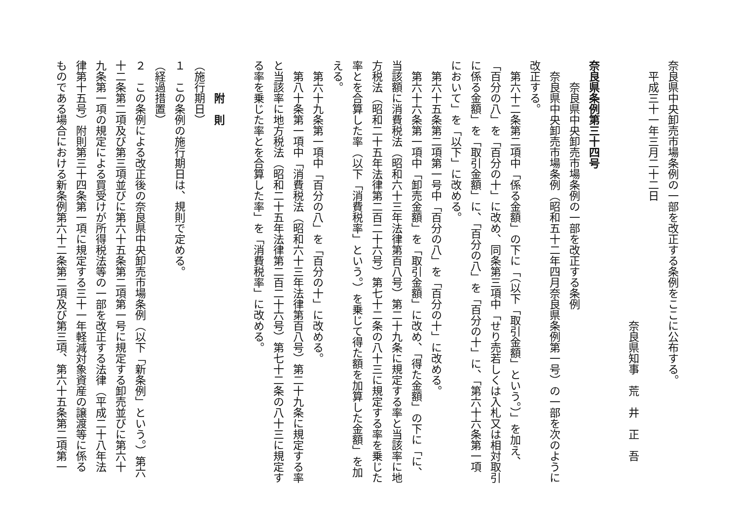奈良県中央卸売市場条例の一部を改正する条例をここに公布する。
　平成三十一年三月二十二日
　　　　　　　　　　　　　　　　　　　　　　　　奈良県知事　荒　井　正　吾
奈良県条例第三十四号
　　奈良県中央卸売市場条例の一部を改正する条例
　奈良県中央卸売市場条例（昭和五十二年四月奈良県条例第一号）の一部を次のように
改正する。
　第六十二条第二項中「係る金額」の下に「（以下「取引金額」という。）」を加え、
「百分の八」を「百分の十」に改め、同条第三項中「せり売若しくは入札又は相対取引
に係る金額」を「取引金額」に、「百分の八」を「百分の十」に、「第六十六条第一項
において」を「以下」に改める。
　第六十五条第二項第一号中「百分の八」を「百分の十」に改める。
　第六十六条第一項中「卸売金額」を「取引金額」に改め、「得た金額」の下に「に、
当該額に消費税法（昭和六十三年法律第百八号）第二十九条に規定する率と当該率に地
方税法（昭和二十五年法律第二百二十六号）第七十二条の八十三に規定する率を乗じた
率とを合算した率（以下「消費税率」という。）を乗じて得た額を加算した金額」を加
える。
　第六十九条第一項中「百分の八」を「百分の十」に改める。
　第八十条第一項中「消費税法（昭和六十三年法律第百八号）第二十九条に規定する率
と当該率に地方税法（昭和二十五年法律第二百二十六号）第七十二条の八十三に規定す
る率を乗じた率とを合算した率」を「消費税率」に改める。
　　　附　則
（施行期日）
１　この条例の施行期日は、規則で定める。
（経過措置）
２　この条例による改正後の奈良県中央卸売市場条例（以下「新条例」という。）第六
十二条第二項及び第三項並びに第六十五条第二項第一号に規定する卸売並びに第六十
九条第一項の規定による買受けが所得税法等の一部を改正する法律（平成二十八年法
律第十五号）附則第三十四条第一項に規定する三十一年軽減対象資産の譲渡等に係る
ものである場合における新条例第六十二条第二項及び第三項、第六十五条第二項第一